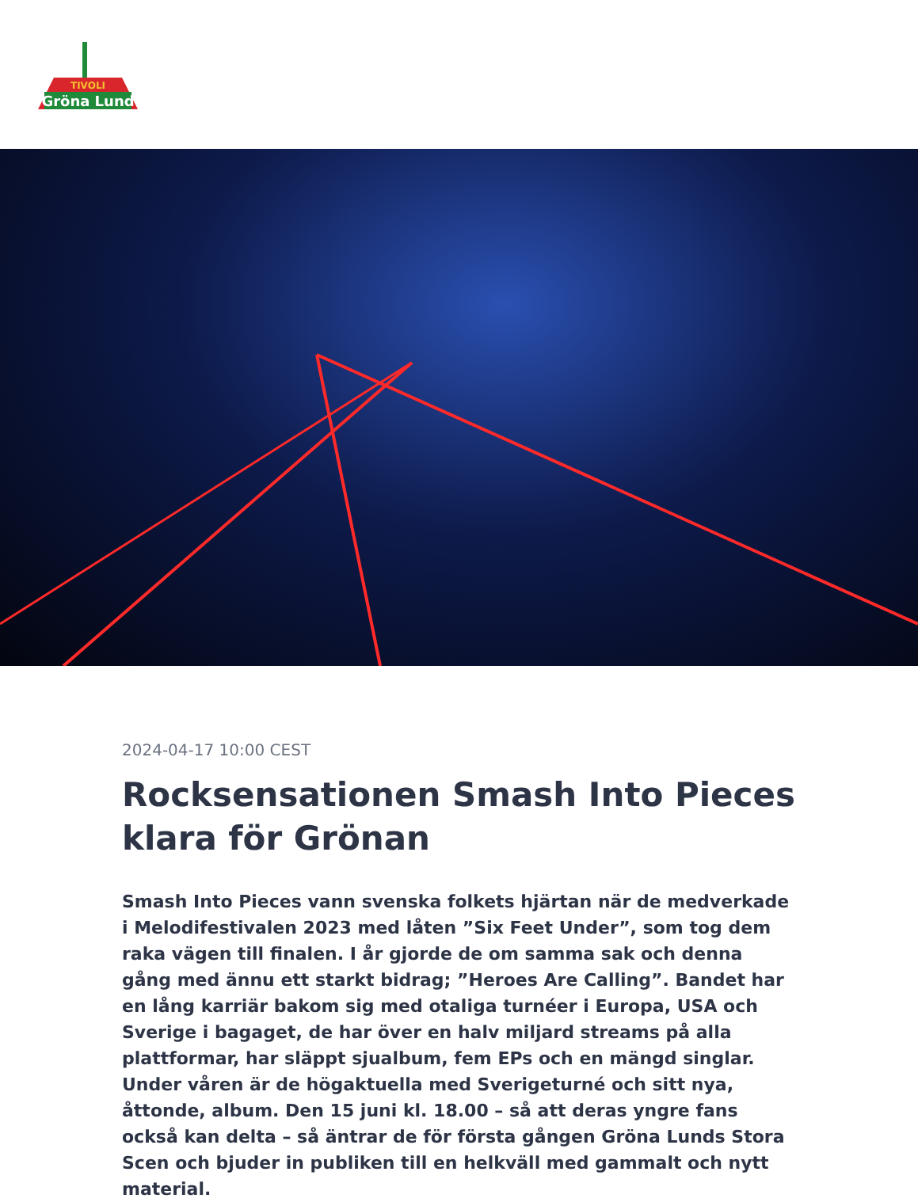Gröna Lund
TIVOLI
2024-04-17 10:00 CEST
Rocksensationen Smash Into Pieces klara för Grönan
Smash Into Pieces vann svenska folkets hjärtan när de medverkade i Melodifestivalen 2023 med låten ”Six Feet Under”, som tog dem raka vägen till finalen. I år gjorde de om samma sak och denna gång med ännu ett starkt bidrag; ”Heroes Are Calling”. Bandet har en lång karriär bakom sig med otaliga turnéer i Europa, USA och Sverige i bagaget, de har över en halv miljard streams på alla plattformar, har släppt sjualbum, fem EPs och en mängd singlar. Under våren är de högaktuella med Sverigeturné och sitt nya, åttonde, album. Den 15 juni kl. 18.00 – så att deras yngre fans också kan delta – så äntrar de för första gången Gröna Lunds Stora Scen och bjuder in publiken till en helkväll med gammalt och nytt material.